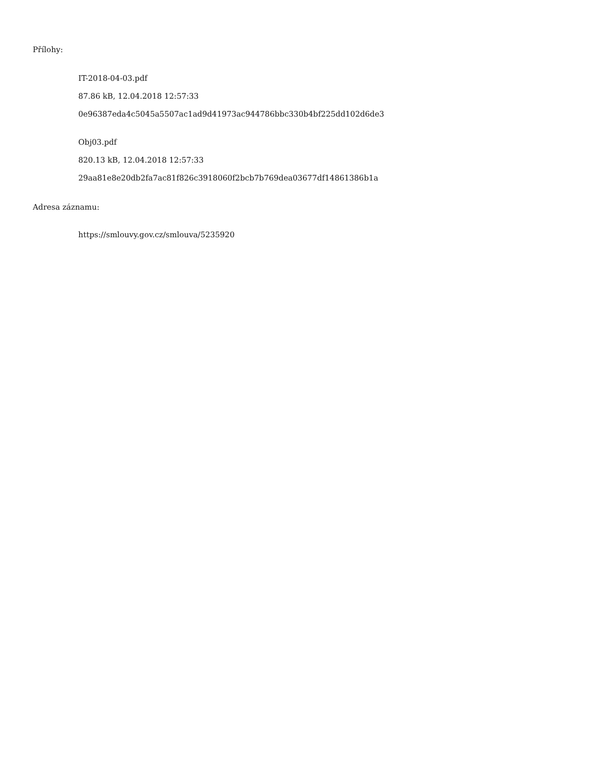Přílohy:
IT-2018-04-03.pdf
87.86 kB, 12.04.2018 12:57:33
0e96387eda4c5045a5507ac1ad9d41973ac944786bbc330b4bf225dd102d6de3
Obj03.pdf
820.13 kB, 12.04.2018 12:57:33
29aa81e8e20db2fa7ac81f826c3918060f2bcb7b769dea03677df14861386b1a
Adresa záznamu:
https://smlouvy.gov.cz/smlouva/5235920